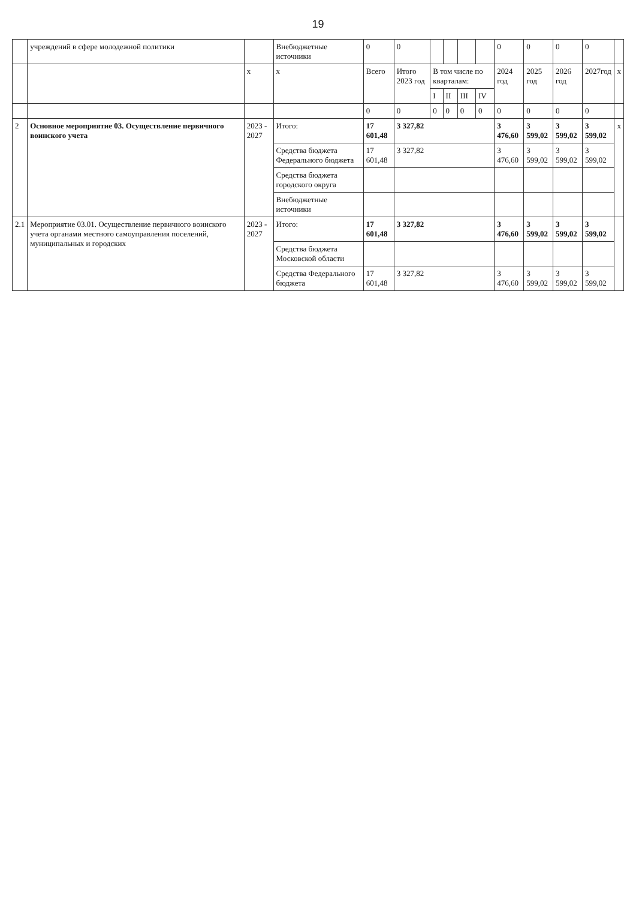19
| | учреждений в сфере молодежной политики | | Внебюджетные источники | 0 | 0 | | | | | 0 | 0 | 0 | 0 | |
| | | x | x | Всего | Итого 2023 год | В том числе по кварталам: | | | | 2024 год | 2025 год | 2026 год | 2027год | x |
| | | | | | | I | II | III | IV | | | | | |
| | | | | 0 | 0 | 0 | 0 | 0 | 0 | 0 | 0 | 0 | 0 | |
| 2 | Основное мероприятие 03. Осуществление первичного воинского учета | 2023 - 2027 | Итого: | 17 601,48 | 3 327,82 | | | | | 3 476,60 | 3 599,02 | 3 599,02 | 3 599,02 | x |
| | | | Средства бюджета Федерального бюджета | 17 601,48 | 3 327,82 | | | | | 3 476,60 | 3 599,02 | 3 599,02 | 3 599,02 | |
| | | | Средства бюджета городского округа | | | | | | | | | | | |
| | | | Внебюджетные источники | | | | | | | | | | | |
| 2.1 | Мероприятие 03.01. Осуществление первичного воинского учета органами местного самоуправления поселений, муниципальных и городских | 2023 - 2027 | Итого: | 17 601,48 | 3 327,82 | | | | | 3 476,60 | 3 599,02 | 3 599,02 | 3 599,02 | |
| | | | Средства бюджета Московской области | | | | | | | | | | | |
| | | | Средства Федерального бюджета | 17 601,48 | 3 327,82 | | | | | 3 476,60 | 3 599,02 | 3 599,02 | 3 599,02 | |